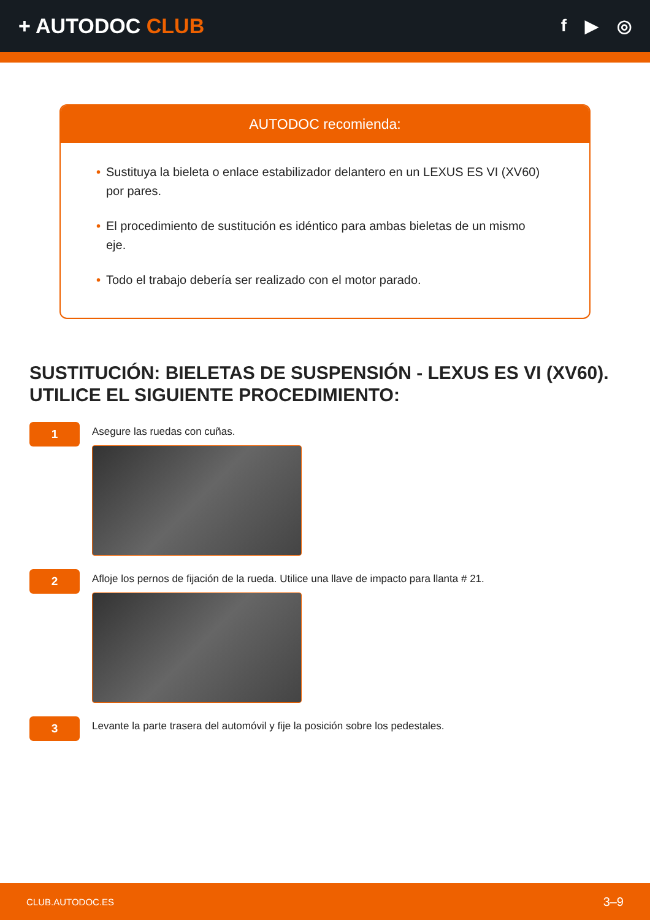+ AUTODOC CLUB
f ▶ ◎
AUTODOC recomienda:
• Sustituya la bieleta o enlace estabilizador delantero en un LEXUS ES VI (XV60) por pares.
• El procedimiento de sustitución es idéntico para ambas bieletas de un mismo eje.
• Todo el trabajo debería ser realizado con el motor parado.
SUSTITUCIÓN: BIELETAS DE SUSPENSIÓN - LEXUS ES VI (XV60). UTILICE EL SIGUIENTE PROCEDIMIENTO:
1
Asegure las ruedas con cuñas.
2
Afloje los pernos de fijación de la rueda. Utilice una llave de impacto para llanta # 21.
3
Levante la parte trasera del automóvil y fije la posición sobre los pedestales.
CLUB.AUTODOC.ES 3–9